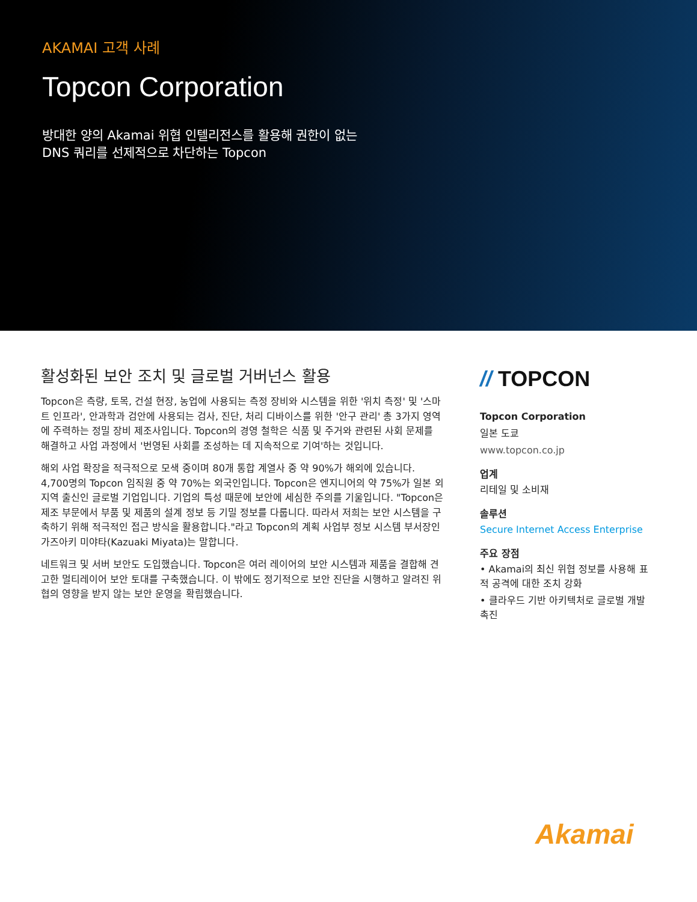AKAMAI 고객 사례
Topcon Corporation
방대한 양의 Akamai 위협 인텔리전스를 활용해 권한이 없는 DNS 쿼리를 선제적으로 차단하는 Topcon
활성화된 보안 조치 및 글로벌 거버넌스 활용
Topcon은 측량, 토목, 건설 현장, 농업에 사용되는 측정 장비와 시스템을 위한 '위치 측정' 및 '스마트 인프라', 안과학과 검안에 사용되는 검사, 진단, 처리 디바이스를 위한 '안구 관리' 총 3가지 영역에 주력하는 정밀 장비 제조사입니다. Topcon의 경영 철학은 식품 및 주거와 관련된 사회 문제를 해결하고 사업 과정에서 '번영된 사회를 조성하는 데 지속적으로 기여'하는 것입니다.
해외 사업 확장을 적극적으로 모색 중이며 80개 통합 계열사 중 약 90%가 해외에 있습니다. 4,700명의 Topcon 임직원 중 약 70%는 외국인입니다. Topcon은 엔지니어의 약 75%가 일본 외 지역 출신인 글로벌 기업입니다. 기업의 특성 때문에 보안에 세심한 주의를 기울입니다. "Topcon은 제조 부문에서 부품 및 제품의 설계 정보 등 기밀 정보를 다룹니다. 따라서 저희는 보안 시스템을 구축하기 위해 적극적인 접근 방식을 활용합니다."라고 Topcon의 계획 사업부 정보 시스템 부서장인 가즈아키 미야타(Kazuaki Miyata)는 말합니다.
네트워크 및 서버 보안도 도입했습니다. Topcon은 여러 레이어의 보안 시스템과 제품을 결합해 견고한 멀티레이어 보안 토대를 구축했습니다. 이 밖에도 정기적으로 보안 진단을 시행하고 알려진 위협의 영향을 받지 않는 보안 운영을 확립했습니다.
// TOPCON
Topcon Corporation
일본 도쿄
www.topcon.co.jp
업계
리테일 및 소비재
솔루션
Secure Internet Access Enterprise
주요 장점
• Akamai의 최신 위협 정보를 사용해 표적 공격에 대한 조치 강화
• 클라우드 기반 아키텍처로 글로벌 개발 촉진
Akamai